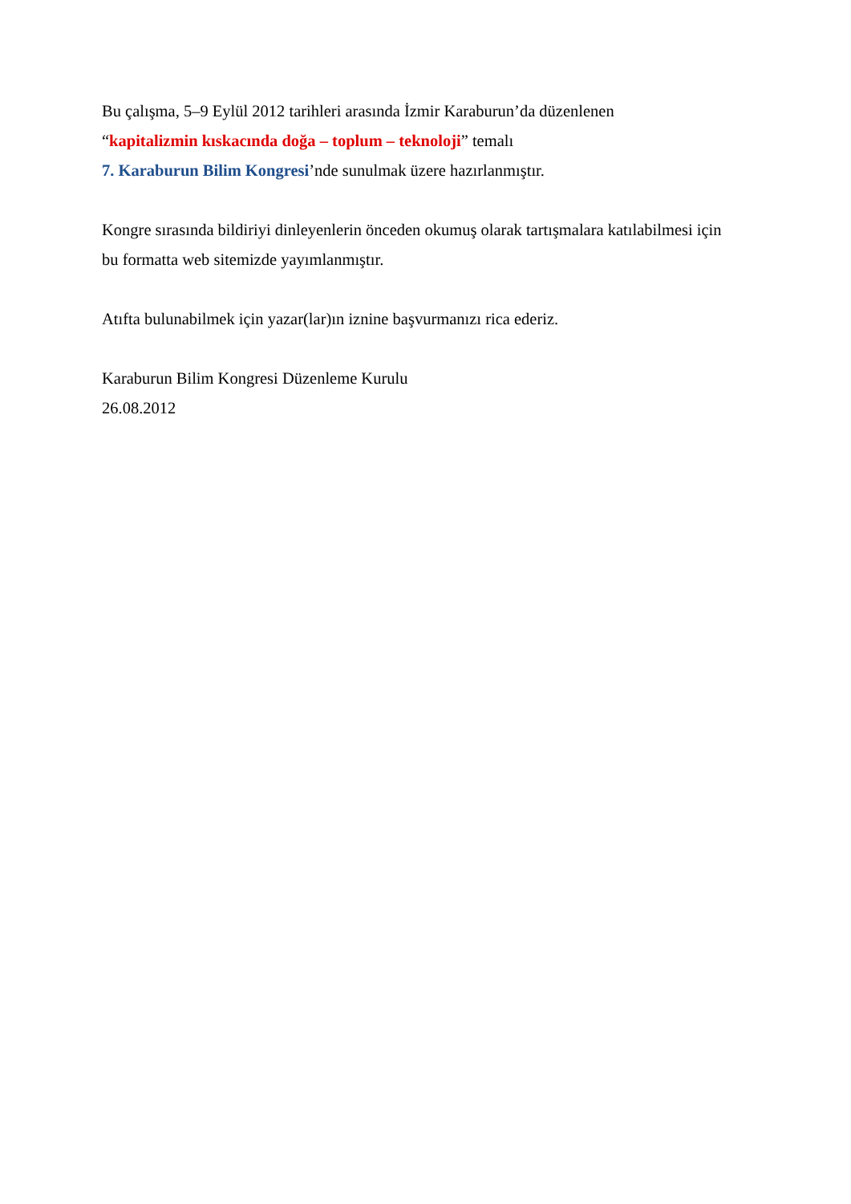Bu çalışma, 5–9 Eylül 2012 tarihleri arasında İzmir Karaburun’da düzenlenen
“kapitalizmin kıskacında doğa – toplum – teknoloji” temalı
7. Karaburun Bilim Kongresi’nde sunulmak üzere hazırlanmıştır.
Kongre sırasında bildiriyi dinleyenlerin önceden okumuş olarak tartışmalara katılabilmesi için
bu formatta web sitemizde yayımlanmıştır.
Atıfta bulunabilmek için yazar(lar)ın iznine başvurmanızı rica ederiz.
Karaburun Bilim Kongresi Düzenleme Kurulu
26.08.2012